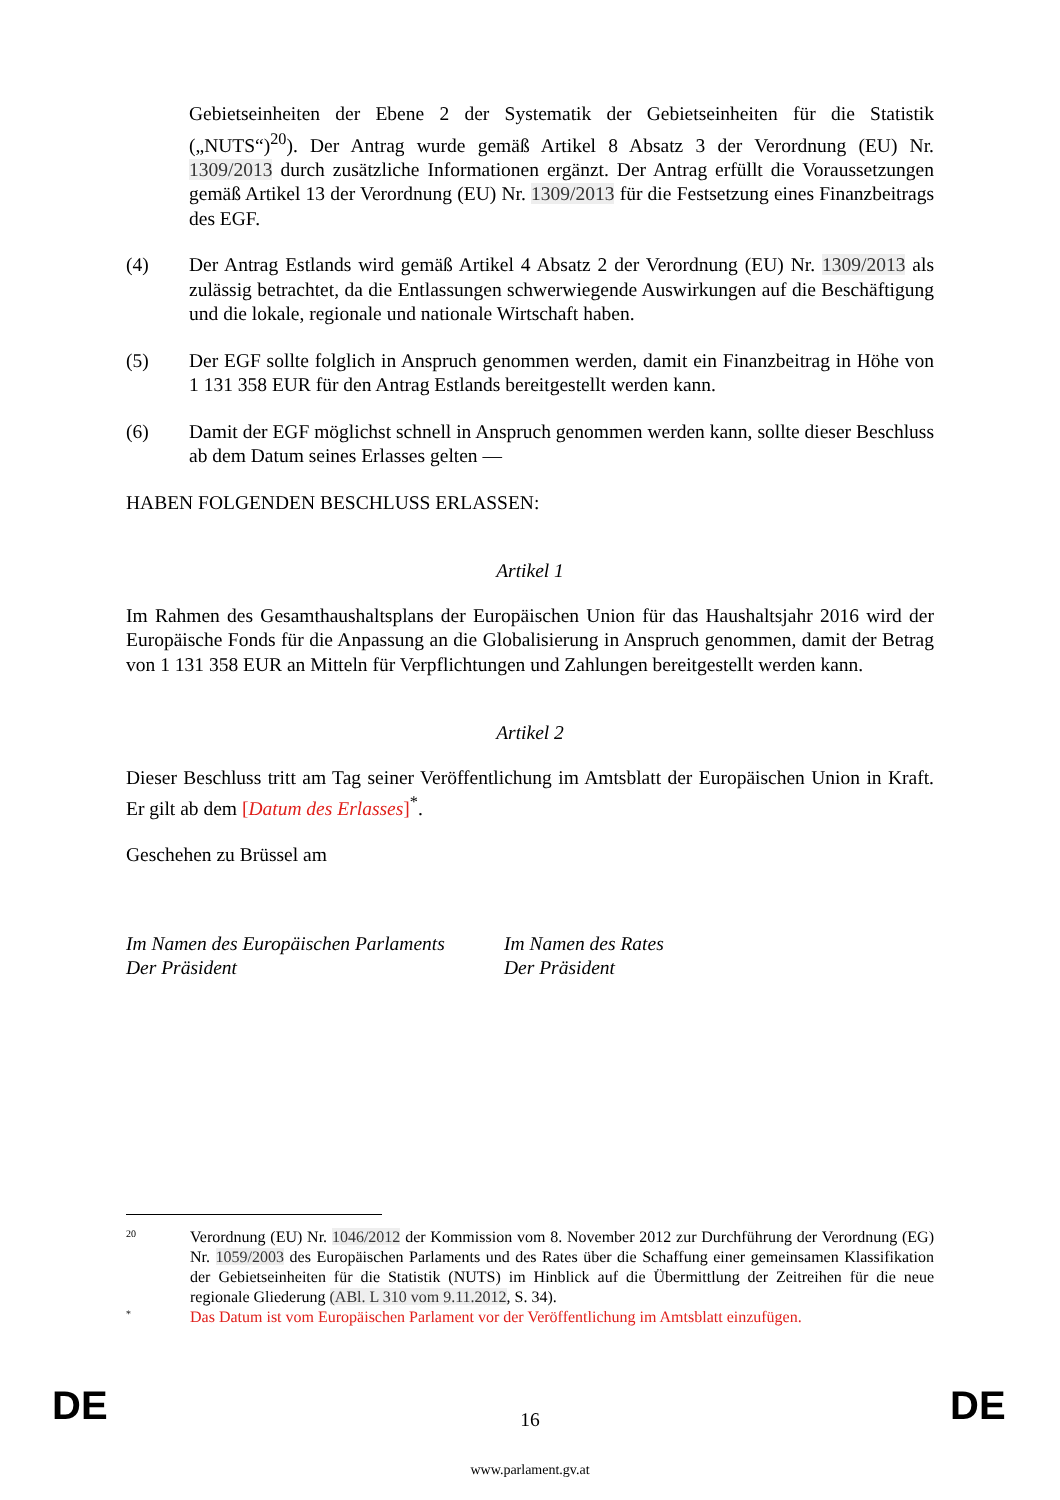Gebietseinheiten der Ebene 2 der Systematik der Gebietseinheiten für die Statistik („NUTS“)<sup>20</sup>). Der Antrag wurde gemäß Artikel 8 Absatz 3 der Verordnung (EU) Nr. 1309/2013 durch zusätzliche Informationen ergänzt. Der Antrag erfüllt die Voraussetzungen gemäß Artikel 13 der Verordnung (EU) Nr. 1309/2013 für die Festsetzung eines Finanzbeitrags des EGF.
(4) Der Antrag Estlands wird gemäß Artikel 4 Absatz 2 der Verordnung (EU) Nr. 1309/2013 als zulässig betrachtet, da die Entlassungen schwerwiegende Auswirkungen auf die Beschäftigung und die lokale, regionale und nationale Wirtschaft haben.
(5) Der EGF sollte folglich in Anspruch genommen werden, damit ein Finanzbeitrag in Höhe von 1 131 358 EUR für den Antrag Estlands bereitgestellt werden kann.
(6) Damit der EGF möglichst schnell in Anspruch genommen werden kann, sollte dieser Beschluss ab dem Datum seines Erlasses gelten —
HABEN FOLGENDEN BESCHLUSS ERLASSEN:
Artikel 1
Im Rahmen des Gesamthaushaltsplans der Europäischen Union für das Haushaltsjahr 2016 wird der Europäische Fonds für die Anpassung an die Globalisierung in Anspruch genommen, damit der Betrag von 1 131 358 EUR an Mitteln für Verpflichtungen und Zahlungen bereitgestellt werden kann.
Artikel 2
Dieser Beschluss tritt am Tag seiner Veröffentlichung im Amtsblatt der Europäischen Union in Kraft. Er gilt ab dem [Datum des Erlasses]<sup>*</sup>.
Geschehen zu Brüssel am
Im Namen des Europäischen Parlaments
Der Präsident
Im Namen des Rates
Der Präsident
20
Verordnung (EU) Nr. 1046/2012 der Kommission vom 8. November 2012 zur Durchführung der Verordnung (EG) Nr. 1059/2003 des Europäischen Parlaments und des Rates über die Schaffung einer gemeinsamen Klassifikation der Gebietseinheiten für die Statistik (NUTS) im Hinblick auf die Übermittlung der Zeitreihen für die neue regionale Gliederung (ABl. L 310 vom 9.11.2012, S. 34).
*
Das Datum ist vom Europäischen Parlament vor der Veröffentlichung im Amtsblatt einzufügen.
DE 16 DE
www.parlament.gv.at